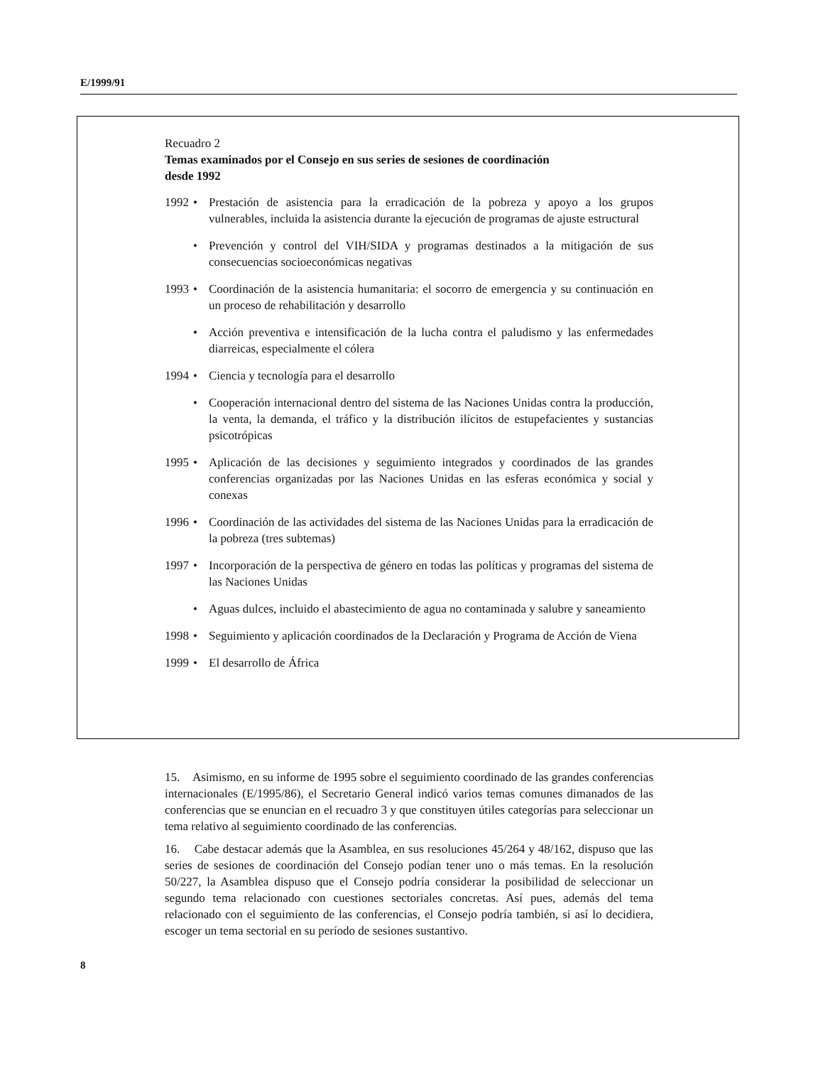E/1999/91
Recuadro 2
Temas examinados por el Consejo en sus series de sesiones de coordinación
desde 1992
1992 • Prestación de asistencia para la erradicación de la pobreza y apoyo a los grupos vulnerables, incluida la asistencia durante la ejecución de programas de ajuste estructural
• Prevención y control del VIH/SIDA y programas destinados a la mitigación de sus consecuencias socioeconómicas negativas
1993 • Coordinación de la asistencia humanitaria: el socorro de emergencia y su continuación en un proceso de rehabilitación y desarrollo
• Acción preventiva e intensificación de la lucha contra el paludismo y las enfermedades diarreicas, especialmente el cólera
1994 • Ciencia y tecnología para el desarrollo
• Cooperación internacional dentro del sistema de las Naciones Unidas contra la producción, la venta, la demanda, el tráfico y la distribución ilícitos de estupefacientes y sustancias psicotrópicas
1995 • Aplicación de las decisiones y seguimiento integrados y coordinados de las grandes conferencias organizadas por las Naciones Unidas en las esferas económica y social y conexas
1996 • Coordinación de las actividades del sistema de las Naciones Unidas para la erradicación de la pobreza (tres subtemas)
1997 • Incorporación de la perspectiva de género en todas las políticas y programas del sistema de las Naciones Unidas
• Aguas dulces, incluido el abastecimiento de agua no contaminada y salubre y saneamiento
1998 • Seguimiento y aplicación coordinados de la Declaración y Programa de Acción de Viena
1999 • El desarrollo de África
15. Asimismo, en su informe de 1995 sobre el seguimiento coordinado de las grandes conferencias internacionales (E/1995/86), el Secretario General indicó varios temas comunes dimanados de las conferencias que se enuncian en el recuadro 3 y que constituyen útiles categorías para seleccionar un tema relativo al seguimiento coordinado de las conferencias.
16. Cabe destacar además que la Asamblea, en sus resoluciones 45/264 y 48/162, dispuso que las series de sesiones de coordinación del Consejo podían tener uno o más temas. En la resolución 50/227, la Asamblea dispuso que el Consejo podría considerar la posibilidad de seleccionar un segundo tema relacionado con cuestiones sectoriales concretas. Así pues, además del tema relacionado con el seguimiento de las conferencias, el Consejo podría también, si así lo decidiera, escoger un tema sectorial en su período de sesiones sustantivo.
8